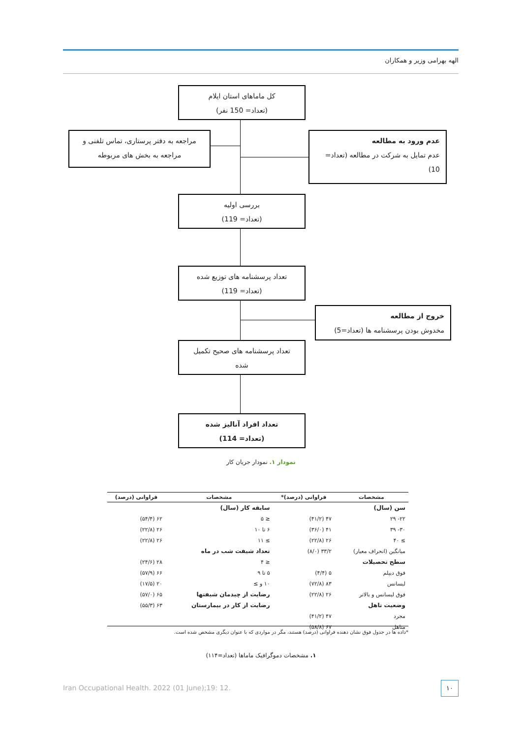الهه بهرامی وزیر و همکاران
کل ماماهای استان ایلام
(تعداد= 150 نفر)
مراجعه به دفتر پرستاری، تماس تلفنی و
مراجعه به بخش های مربوطه
عدم ورود به مطالعه
عدم تمایل به شرکت در مطالعه (تعداد=
10)
بررسی اولیه
(تعداد= 119)
تعداد پرسشنامه های توزیع شده
(تعداد= 119)
خروج از مطالعه
مخدوش بودن پرسشنامه ها (تعداد=5)
تعداد پرسشنامه های صحیح تکمیل
شده
تعداد افراد آنالیز شده
(تعداد= 114)
نمودار ۱. نمودار جریان کار
| مشخصات | فراوانی (درصد)* | مشخصات | فراوانی (درصد) |
| --- | --- | --- | --- |
| سن (سال) | | سابقه کار (سال) | |
| ۲۲- ۲۹ | ۴۷ (۴۱/۲) | ≤ ۵ | ۶۲ (۵۴/۴) |
| ۳۰- ۳۹ | ۴۱ (۳۶/۰) | ۶ تا ۱۰ | ۲۶ (۲۲/۸) |
| ≥ ۴۰ | ۲۶ (۲۲/۸) | ≥ ۱۱ | ۲۶ (۲۲/۸) |
| میانگین (انحراف معیار) | ۳۳/۲ (۸/۰) | تعداد شیفت شب در ماه | |
| سطح تحصیلات | | ≤ ۴ | ۲۸ (۲۴/۶) |
| فوق دیپلم | ۵ (۴/۴) | ۵ تا ۹ | ۶۶ (۵۷/۹) |
| لیسانس | ۸۳ (۷۲/۸) | ۱۰ و ≥ | ۲۰ (۱۷/۵) |
| فوق لیسانس و بالاتر | ۲۶ (۲۲/۸) | رضایت از چیدمان شیفتها | ۶۵ (۵۷/۰) |
| وضعیت تاهل | | رضایت از کار در بیمارستان | ۶۳ (۵۵/۳) |
| مجرد | ۴۷ (۴۱/۲) | | |
| متاهل | ۶۷ (۵۸/۸) | | |
*داده ها در جدول فوق نشان دهنده فراوانی (درصد) هستند، مگر در مواردی که با عنوان دیگری مشخص شده است.
۱. مشخصات دموگرافیک ماماها (تعداد=۱۱۴)
Iran Occupational Health. 2022 (01 June);19: 12.
۱۰